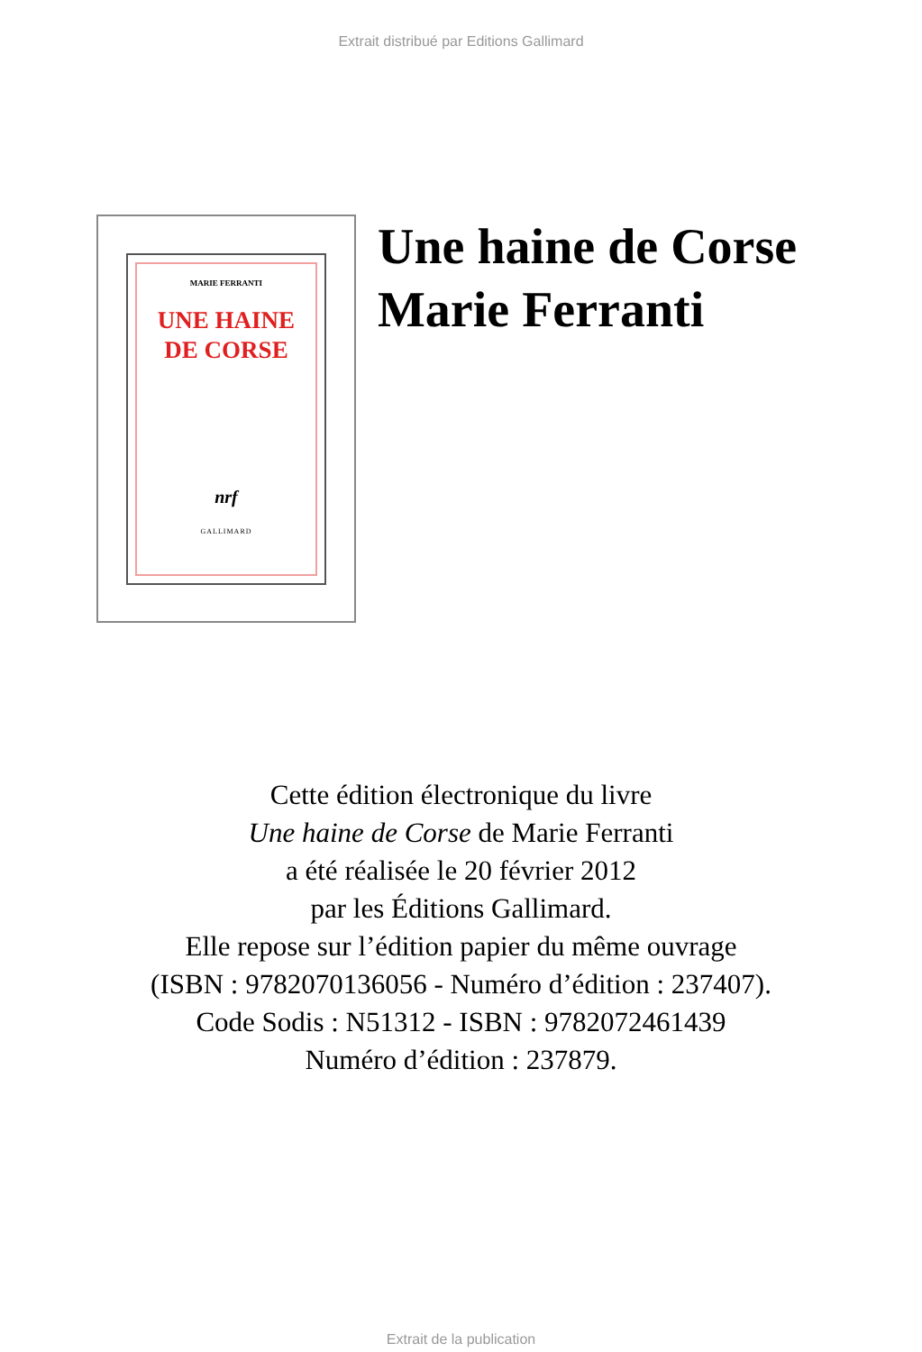Extrait distribué par Editions Gallimard
MARIE FERRANTI
UNE HAINE
DE CORSE
nrf
GALLIMARD
Une haine de Corse
Marie Ferranti
Cette édition électronique du livre
Une haine de Corse de Marie Ferranti
a été réalisée le 20 février 2012
par les Éditions Gallimard.
Elle repose sur l’édition papier du même ouvrage
(ISBN : 9782070136056 - Numéro d’édition : 237407).
Code Sodis : N51312 - ISBN : 9782072461439
Numéro d’édition : 237879.
Extrait de la publication